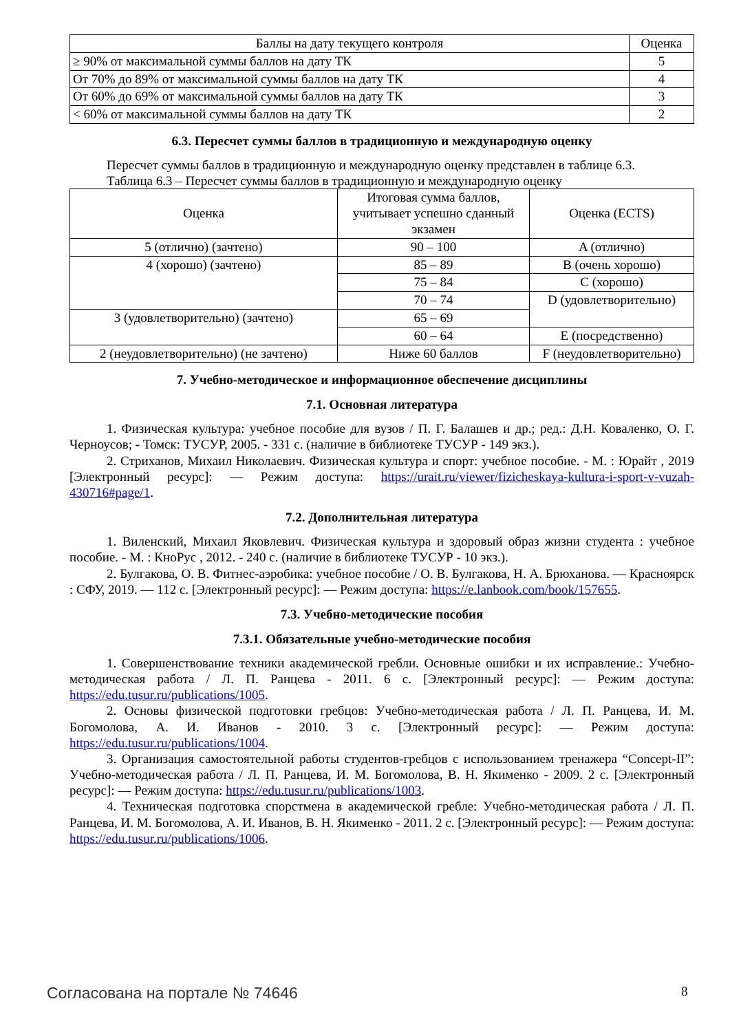| Баллы на дату текущего контроля | Оценка |
| --- | --- |
| ≥ 90% от максимальной суммы баллов на дату ТК | 5 |
| От 70% до 89% от максимальной суммы баллов на дату ТК | 4 |
| От 60% до 69% от максимальной суммы баллов на дату ТК | 3 |
| < 60% от максимальной суммы баллов на дату ТК | 2 |
6.3. Пересчет суммы баллов в традиционную и международную оценку
Пересчет суммы баллов в традиционную и международную оценку представлен в таблице 6.3.
Таблица 6.3 – Пересчет суммы баллов в традиционную и международную оценку
| Оценка | Итоговая сумма баллов, учитывает успешно сданный экзамен | Оценка (ECTS) |
| --- | --- | --- |
| 5 (отлично) (зачтено) | 90 – 100 | A (отлично) |
| 4 (хорошо) (зачтено) | 85 – 89 | B (очень хорошо) |
| | 75 – 84 | C (хорошо) |
| | 70 – 74 | D (удовлетворительно) |
| 3 (удовлетворительно) (зачтено) | 65 – 69 | |
| | 60 – 64 | E (посредственно) |
| 2 (неудовлетворительно) (не зачтено) | Ниже 60 баллов | F (неудовлетворительно) |
7. Учебно-методическое и информационное обеспечение дисциплины
7.1. Основная литература
1. Физическая культура: учебное пособие для вузов / П. Г. Балашев и др.; ред.: Д.Н. Коваленко, О. Г. Черноусов; - Томск: ТУСУР, 2005. - 331 с. (наличие в библиотеке ТУСУР - 149 экз.).
2. Стриханов, Михаил Николаевич. Физическая культура и спорт: учебное пособие. - М. : Юрайт , 2019 [Электронный ресурс]: — Режим доступа: https://urait.ru/viewer/fizicheskaya-kultura-i-sport-v-vuzah-430716#page/1.
7.2. Дополнительная литература
1. Виленский, Михаил Яковлевич. Физическая культура и здоровый образ жизни студента : учебное пособие. - М. : КноРус , 2012. - 240 с. (наличие в библиотеке ТУСУР - 10 экз.).
2. Булгакова, О. В. Фитнес-аэробика: учебное пособие / О. В. Булгакова, Н. А. Брюханова. — Красноярск : СФУ, 2019. — 112 с. [Электронный ресурс]: — Режим доступа: https://e.lanbook.com/book/157655.
7.3. Учебно-методические пособия
7.3.1. Обязательные учебно-методические пособия
1. Совершенствование техники академической гребли. Основные ошибки и их исправление.: Учебно-методическая работа / Л. П. Ранцева - 2011. 6 с. [Электронный ресурс]: — Режим доступа: https://edu.tusur.ru/publications/1005.
2. Основы физической подготовки гребцов: Учебно-методическая работа / Л. П. Ранцева, И. М. Богомолова, А. И. Иванов - 2010. 3 с. [Электронный ресурс]: — Режим доступа: https://edu.tusur.ru/publications/1004.
3. Организация самостоятельной работы студентов-гребцов с использованием тренажера “Concept-II”: Учебно-методическая работа / Л. П. Ранцева, И. М. Богомолова, В. Н. Якименко - 2009. 2 с. [Электронный ресурс]: — Режим доступа: https://edu.tusur.ru/publications/1003.
4. Техническая подготовка спорстмена в академической гребле: Учебно-методическая работа / Л. П. Ранцева, И. М. Богомолова, А. И. Иванов, В. Н. Якименко - 2011. 2 с. [Электронный ресурс]: — Режим доступа: https://edu.tusur.ru/publications/1006.
Согласована на портале № 74646 8